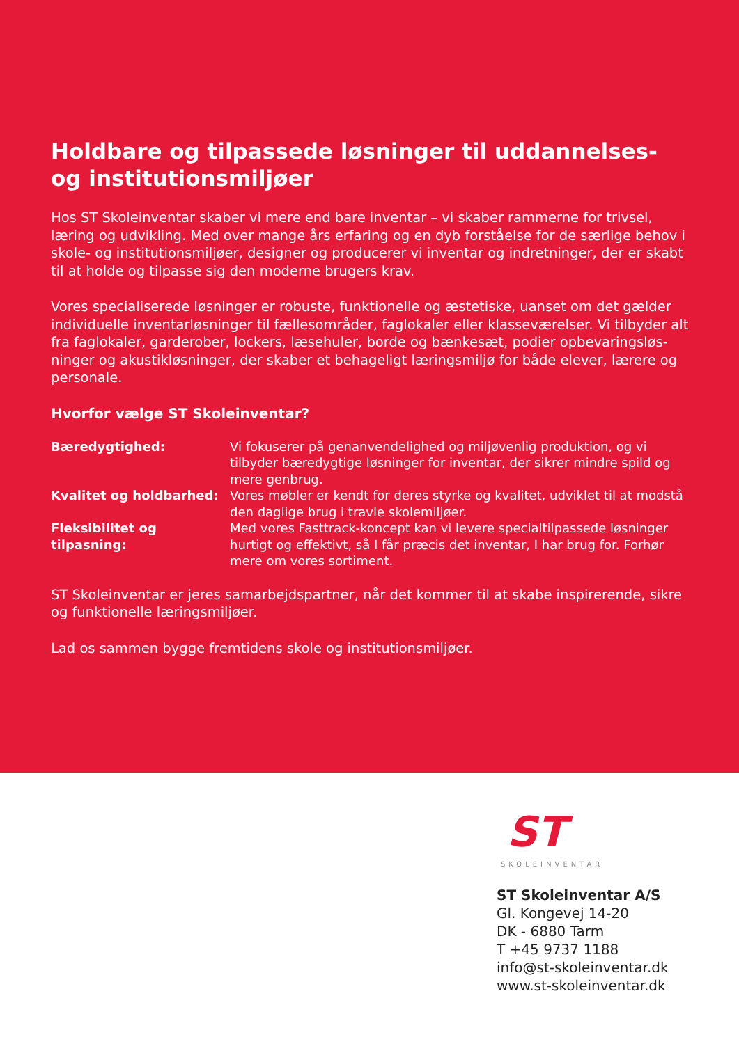Holdbare og tilpassede løsninger til uddannelses- og institutionsmiljøer
Hos ST Skoleinventar skaber vi mere end bare inventar – vi skaber rammerne for trivsel, læring og udvikling. Med over mange års erfaring og en dyb forståelse for de særlige behov i skole- og institutionsmiljøer, designer og producerer vi inventar og indretninger, der er skabt til at holde og tilpasse sig den moderne brugers krav.
Vores specialiserede løsninger er robuste, funktionelle og æstetiske, uanset om det gælder individuelle inventarløsninger til fællesområder, faglokaler eller klasseværelser. Vi tilbyder alt fra faglokaler, garderober, lockers, læsehuler, borde og bænkesæt, podier opbevaringsløs-ninger og akustikløsninger, der skaber et behageligt læringsmiljø for både elever, lærere og personale.
Hvorfor vælge ST Skoleinventar?
| Bæredygtighed: | Vi fokuserer på genanvendelighed og miljøvenlig produktion, og vi tilbyder bæredygtige løsninger for inventar, der sikrer mindre spild og mere genbrug. |
| Kvalitet og holdbarhed: | Vores møbler er kendt for deres styrke og kvalitet, udviklet til at modstå den daglige brug i travle skolemiljøer. |
| Fleksibilitet og tilpasning: | Med vores Fasttrack-koncept kan vi levere specialtilpassede løsninger hurtigt og effektivt, så I får præcis det inventar, I har brug for. Forhør mere om vores sortiment. |
ST Skoleinventar er jeres samarbejdspartner, når det kommer til at skabe inspirerende, sikre og funktionelle læringsmiljøer.
Lad os sammen bygge fremtidens skole og institutionsmiljøer.
ST
SKOLEINVENTAR
ST Skoleinventar A/S
Gl. Kongevej 14-20
DK - 6880 Tarm
T +45 9737 1188
info@st-skoleinventar.dk
www.st-skoleinventar.dk